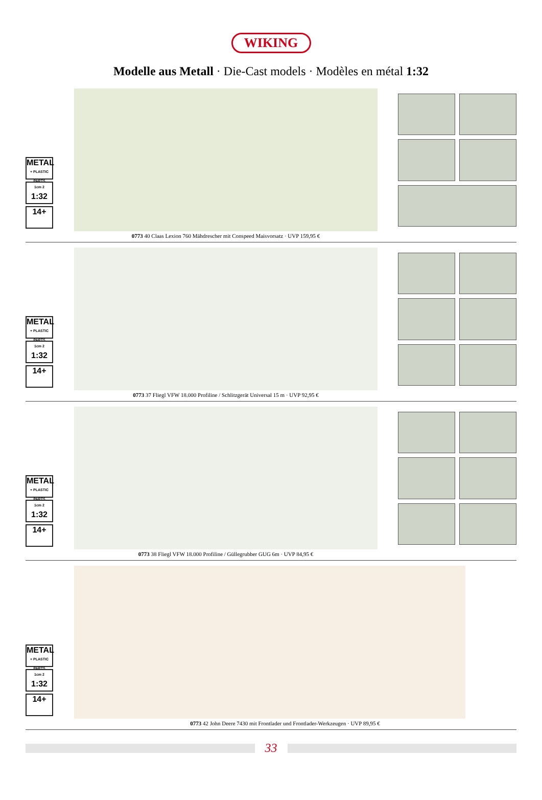WIKING
Modelle aus Metall · Die-Cast models · Modèles en métal 1:32
METAL
+ PLASTIC PARTS
1cm 2
1:32
14+
0773 40 Claas Lexion 760 Mähdrescher mit Conspeed Maisvorsatz · UVP 159,95 €
METAL
+ PLASTIC PARTS
1cm 2
1:32
14+
0773 37 Fliegl VFW 18.000 Profiline / Schlitzgerät Universal 15 m · UVP 92,95 €
METAL
+ PLASTIC PARTS
1cm 2
1:32
14+
0773 38 Fliegl VFW 18.000 Profiline / Güllegrubber GUG 6m · UVP 84,95 €
METAL
+ PLASTIC PARTS
1cm 2
1:32
14+
0773 42 John Deere 7430 mit Frontlader und Frontlader-Werkzeugen · UVP 89,95 €
33